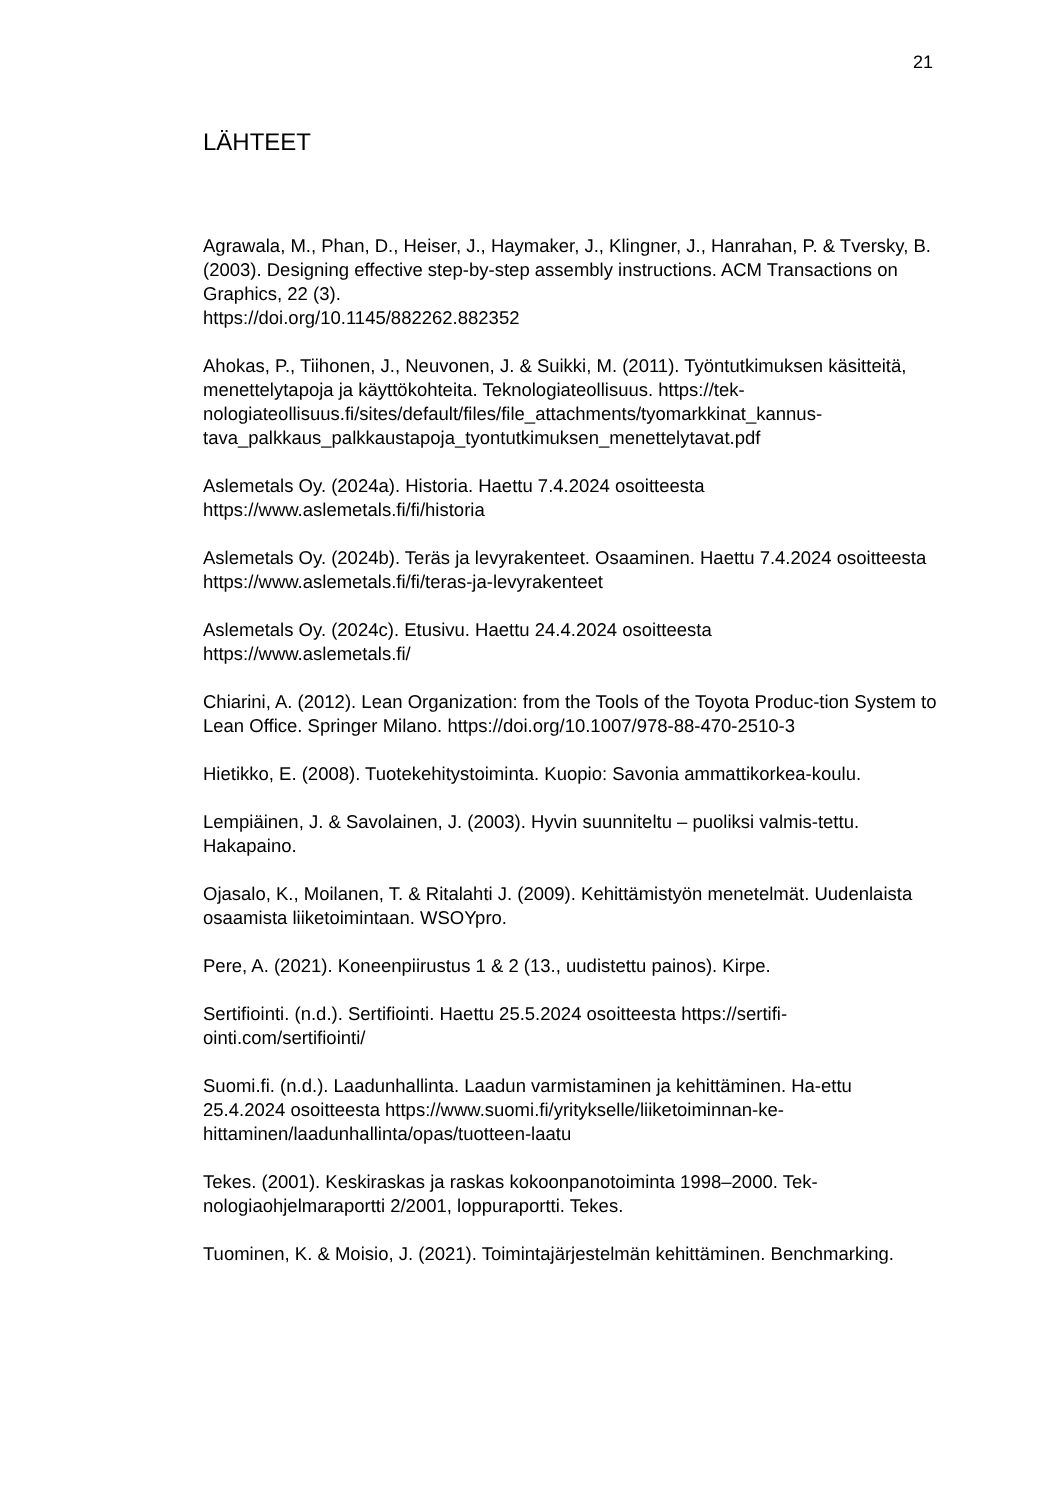21
LÄHTEET
Agrawala, M., Phan, D., Heiser, J., Haymaker, J., Klingner, J., Hanrahan, P. & Tversky, B. (2003). Designing effective step-by-step assembly instructions. ACM Transactions on Graphics, 22 (3).
https://doi.org/10.1145/882262.882352
Ahokas, P., Tiihonen, J., Neuvonen, J. & Suikki, M. (2011). Työntutkimuksen käsitteitä, menettelytapoja ja käyttökohteita. Teknologiateollisuus. https://tek-nologiateollisuus.fi/sites/default/files/file_attachments/tyomarkkinat_kannus-tava_palkkaus_palkkaustapoja_tyontutkimuksen_menettelytavat.pdf
Aslemetals Oy. (2024a). Historia. Haettu 7.4.2024 osoitteesta
https://www.aslemetals.fi/fi/historia
Aslemetals Oy. (2024b). Teräs ja levyrakenteet. Osaaminen. Haettu 7.4.2024 osoitteesta https://www.aslemetals.fi/fi/teras-ja-levyrakenteet
Aslemetals Oy. (2024c). Etusivu. Haettu 24.4.2024 osoitteesta
https://www.aslemetals.fi/
Chiarini, A. (2012). Lean Organization: from the Tools of the Toyota Produc-tion System to Lean Office. Springer Milano. https://doi.org/10.1007/978-88-470-2510-3
Hietikko, E. (2008). Tuotekehitystoiminta. Kuopio: Savonia ammattikorkea-koulu.
Lempiäinen, J. & Savolainen, J. (2003). Hyvin suunniteltu – puoliksi valmis-tettu. Hakapaino.
Ojasalo, K., Moilanen, T. & Ritalahti J. (2009). Kehittämistyön menetelmät. Uudenlaista osaamista liiketoimintaan. WSOYpro.
Pere, A. (2021). Koneenpiirustus 1 & 2 (13., uudistettu painos). Kirpe.
Sertifiointi. (n.d.). Sertifiointi. Haettu 25.5.2024 osoitteesta https://sertifi-ointi.com/sertifiointi/
Suomi.fi. (n.d.). Laadunhallinta. Laadun varmistaminen ja kehittäminen. Ha-ettu 25.4.2024 osoitteesta https://www.suomi.fi/yritykselle/liiketoiminnan-ke-hittaminen/laadunhallinta/opas/tuotteen-laatu
Tekes. (2001). Keskiraskas ja raskas kokoonpanotoiminta 1998–2000. Tek-nologiaohjelmaraportti 2/2001, loppuraportti. Tekes.
Tuominen, K. & Moisio, J. (2021). Toimintajärjestelmän kehittäminen. Benchmarking.